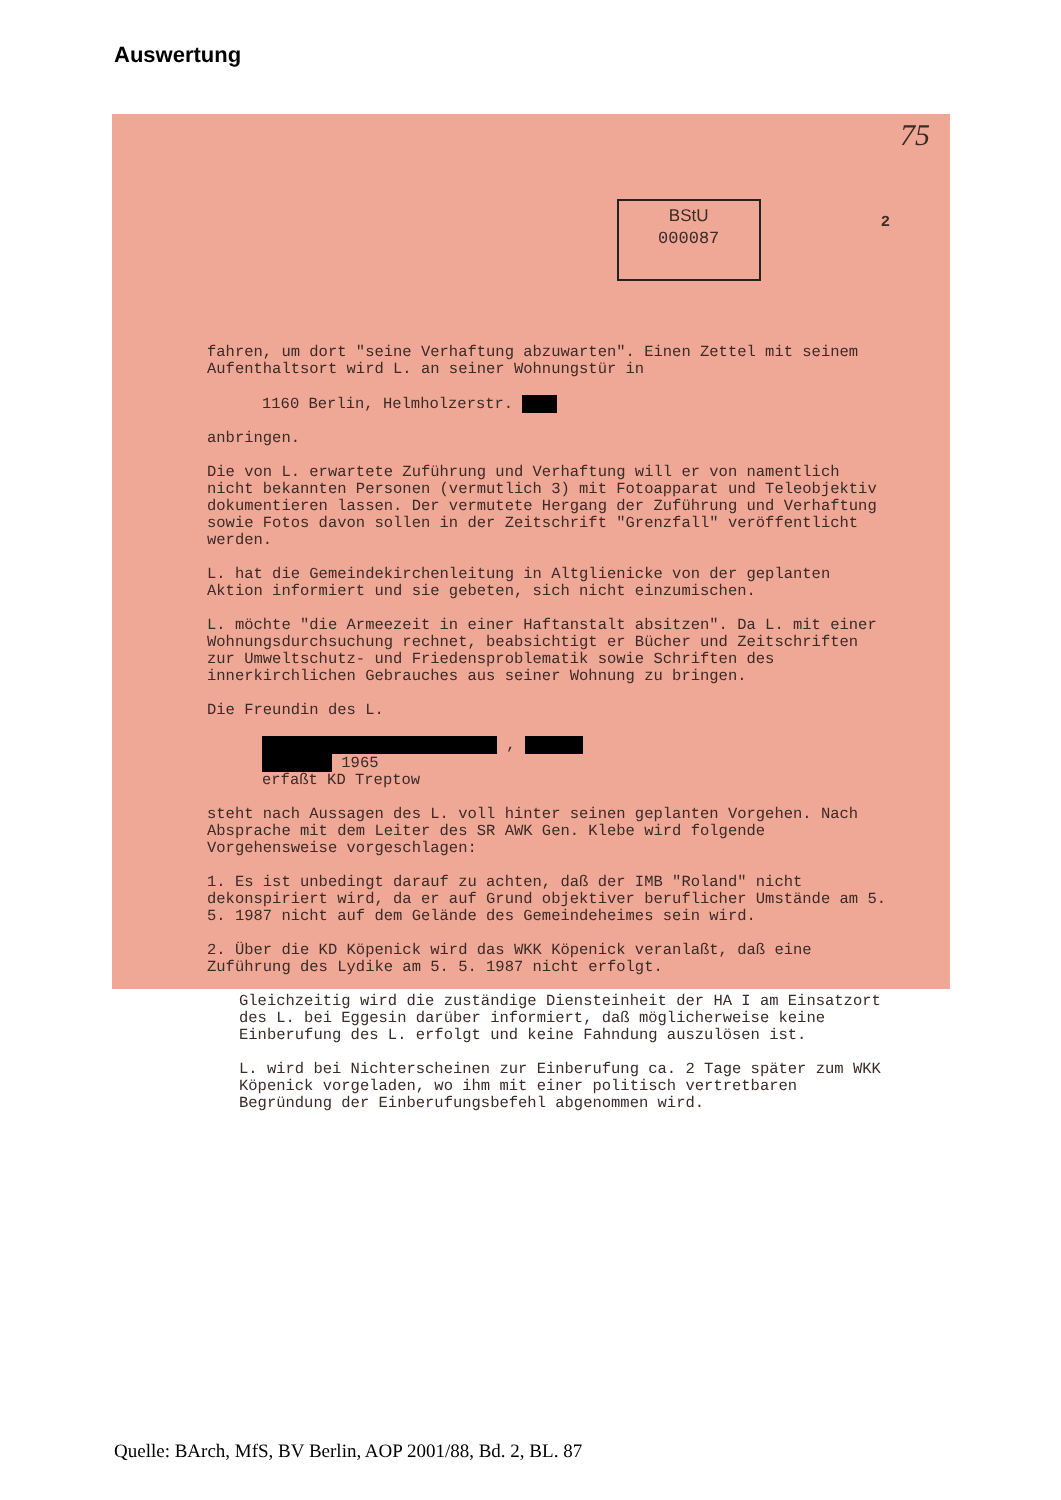Auswertung
75
BStU
000087
2
fahren, um dort "seine Verhaftung abzuwarten". Einen Zettel mit seinem Aufenthaltsort wird L. an seiner Wohnungstür in
1160 Berlin, Helmholzerstr.
anbringen.
Die von L. erwartete Zuführung und Verhaftung will er von namentlich nicht bekannten Personen (vermutlich 3) mit Fotoapparat und Teleobjektiv dokumentieren lassen. Der vermutete Hergang der Zuführung und Verhaftung sowie Fotos davon sollen in der Zeitschrift "Grenzfall" veröffentlicht werden.
L. hat die Gemeindekirchenleitung in Altglienicke von der geplanten Aktion informiert und sie gebeten, sich nicht einzumischen.
L. möchte "die Armeezeit in einer Haftanstalt absitzen". Da L. mit einer Wohnungsdurchsuchung rechnet, beabsichtigt er Bücher und Zeitschriften zur Umweltschutz- und Friedensproblematik sowie Schriften des innerkirchlichen Gebrauches aus seiner Wohnung zu bringen.
Die Freundin des L.
,
1965
erfaßt KD Treptow
steht nach Aussagen des L. voll hinter seinen geplanten Vorgehen. Nach Absprache mit dem Leiter des SR AWK Gen. Klebe wird folgende Vorgehensweise vorgeschlagen:
1. Es ist unbedingt darauf zu achten, daß der IMB "Roland" nicht dekonspiriert wird, da er auf Grund objektiver beruflicher Umstände am 5. 5. 1987 nicht auf dem Gelände des Gemeindeheimes sein wird.
2. Über die KD Köpenick wird das WKK Köpenick veranlaßt, daß eine Zuführung des Lydike am 5. 5. 1987 nicht erfolgt.
Gleichzeitig wird die zuständige Diensteinheit der HA I am Einsatzort des L. bei Eggesin darüber informiert, daß möglicherweise keine Einberufung des L. erfolgt und keine Fahndung auszulösen ist.
L. wird bei Nichterscheinen zur Einberufung ca. 2 Tage später zum WKK Köpenick vorgeladen, wo ihm mit einer politisch vertretbaren Begründung der Einberufungsbefehl abgenommen wird.
Quelle: BArch, MfS, BV Berlin, AOP 2001/88, Bd. 2, BL. 87